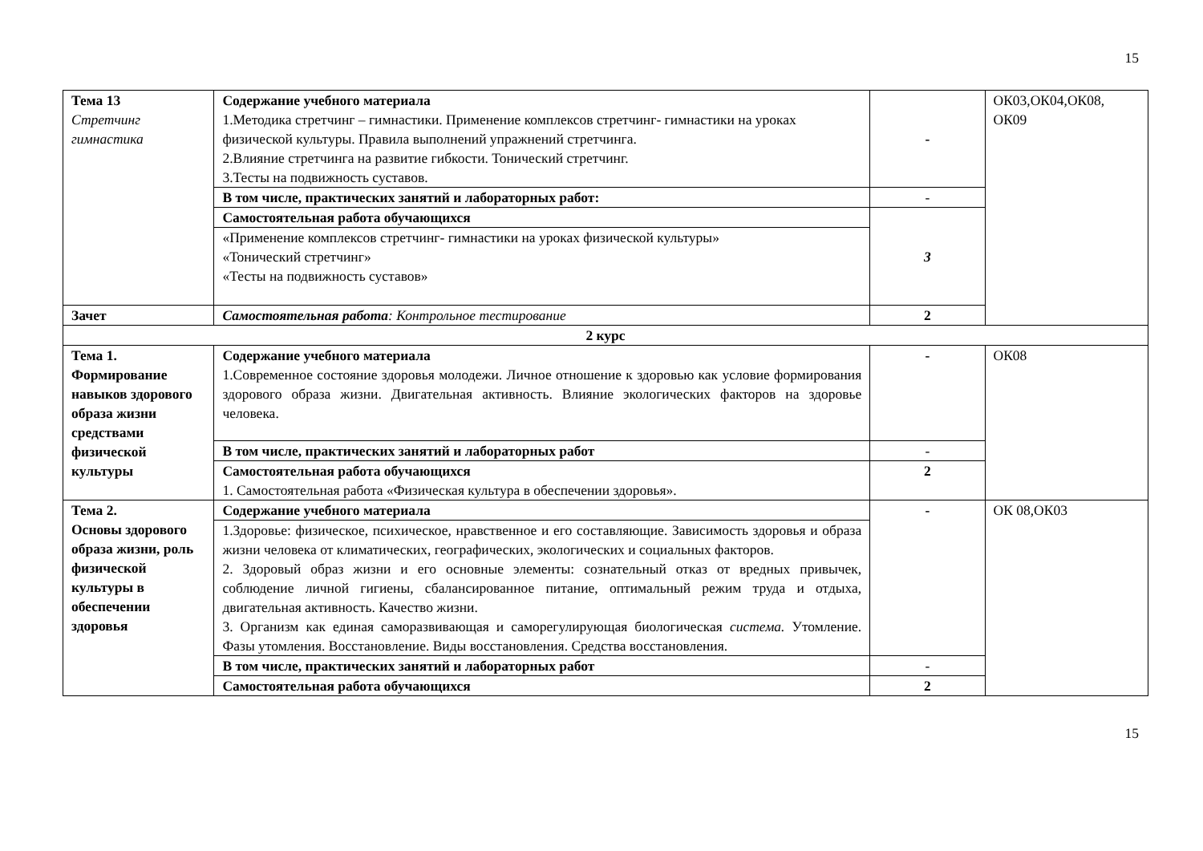15
| Тема 13 Стретчинг гимнастика | Содержание учебного материала 1.Методика стретчинг – гимнастики. Применение комплексов стретчинг- гимнастики на уроках физической культуры. Правила выполнений упражнений стретчинга. 2.Влияние стретчинга на развитие гибкости. Тонический стретчинг. 3.Тесты на подвижность суставов. | - | ОК03,ОК04,ОК08, ОК09 |
| | В том числе, практических занятий и лабораторных работ: | - | |
| | Самостоятельная работа обучающихся | 3 | |
| | «Применение комплексов стретчинг- гимнастики на уроках физической культуры» «Тонический стретчинг» «Тесты на подвижность суставов» | | |
| Зачет | Самостоятельная работа : Контрольное тестирование | 2 | |
| 2 курс | | | |
| Тема 1. Формирование навыков здорового образа жизни средствами физической культуры | Содержание учебного материала 1.Современное состояние здоровья молодежи. Личное отношение к здоровью как условие формирования здорового образа жизни. Двигательная активность. Влияние экологических факторов на здоровье человека. | - | ОК08 |
| | В том числе, практических занятий и лабораторных работ | - | |
| | Самостоятельная работа обучающихся 1. Самостоятельная работа «Физическая культура в обеспечении здоровья». | 2 | |
| Тема 2. Основы здорового образа жизни, роль физической культуры в обеспечении здоровья | Содержание учебного материала | - | ОК 08,ОК03 |
| | 1.Здоровье: физическое, психическое, нравственное и его составляющие. Зависимость здоровья и образа жизни человека от климатических, географических, экологических и социальных факторов. 2. Здоровый образ жизни и его основные элементы: сознательный отказ от вредных привычек, соблюдение личной гигиены, сбалансированное питание, оптимальный режим труда и отдыха, двигательная активность. Качество жизни. 3. Организм как единая саморазвивающая и саморегулирующая биологическая система. Утомление. Фазы утомления. Восстановление. Виды восстановления. Средства восстановления. | | |
| | В том числе, практических занятий и лабораторных работ | - | |
| | Самостоятельная работа обучающихся | 2 | |
15